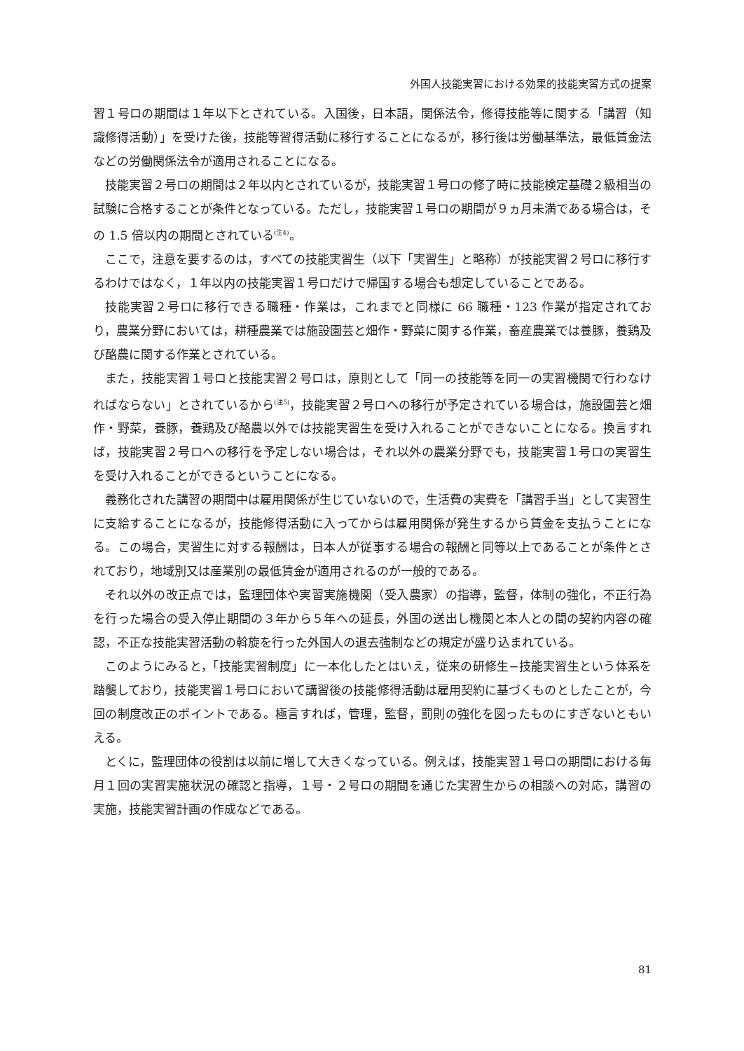外国人技能実習における効果的技能実習方式の提案
習１号ロの期間は１年以下とされている。入国後，日本語，関係法令，修得技能等に関する「講習（知識修得活動）」を受けた後，技能等習得活動に移行することになるが，移行後は労働基準法，最低賃金法などの労働関係法令が適用されることになる。
技能実習２号ロの期間は２年以内とされているが，技能実習１号ロの修了時に技能検定基礎２級相当の試験に合格することが条件となっている。ただし，技能実習１号ロの期間が９ヵ月未満である場合は，その 1.5 倍以内の期間とされている<sup>(注4)</sup>。
ここで，注意を要するのは，すべての技能実習生（以下「実習生」と略称）が技能実習２号ロに移行するわけではなく，１年以内の技能実習１号ロだけで帰国する場合も想定していることである。
技能実習２号ロに移行できる職種・作業は，これまでと同様に 66 職種・123 作業が指定されており，農業分野においては，耕種農業では施設園芸と畑作・野菜に関する作業，畜産農業では養豚，養鶏及び酪農に関する作業とされている。
また，技能実習１号ロと技能実習２号ロは，原則として「同一の技能等を同一の実習機関で行わなければならない」とされているから<sup>(注5)</sup>，技能実習２号ロへの移行が予定されている場合は，施設園芸と畑作・野菜，養豚，養鶏及び酪農以外では技能実習生を受け入れることができないことになる。換言すれば，技能実習２号ロへの移行を予定しない場合は，それ以外の農業分野でも，技能実習１号ロの実習生を受け入れることができるということになる。
義務化された講習の期間中は雇用関係が生じていないので，生活費の実費を「講習手当」として実習生に支給することになるが，技能修得活動に入ってからは雇用関係が発生するから賃金を支払うことになる。この場合，実習生に対する報酬は，日本人が従事する場合の報酬と同等以上であることが条件とされており，地域別又は産業別の最低賃金が適用されるのが一般的である。
それ以外の改正点では，監理団体や実習実施機関（受入農家）の指導，監督，体制の強化，不正行為を行った場合の受入停止期間の３年から５年への延長，外国の送出し機関と本人との間の契約内容の確認，不正な技能実習活動の斡旋を行った外国人の退去強制などの規定が盛り込まれている。
このようにみると，「技能実習制度」に一本化したとはいえ，従来の研修生−技能実習生という体系を踏襲しており，技能実習１号ロにおいて講習後の技能修得活動は雇用契約に基づくものとしたことが，今回の制度改正のポイントである。極言すれば，管理，監督，罰則の強化を図ったものにすぎないともいえる。
とくに，監理団体の役割は以前に増して大きくなっている。例えば，技能実習１号ロの期間における毎月１回の実習実施状況の確認と指導，１号・２号ロの期間を通じた実習生からの相談への対応，講習の実施，技能実習計画の作成などである。
81